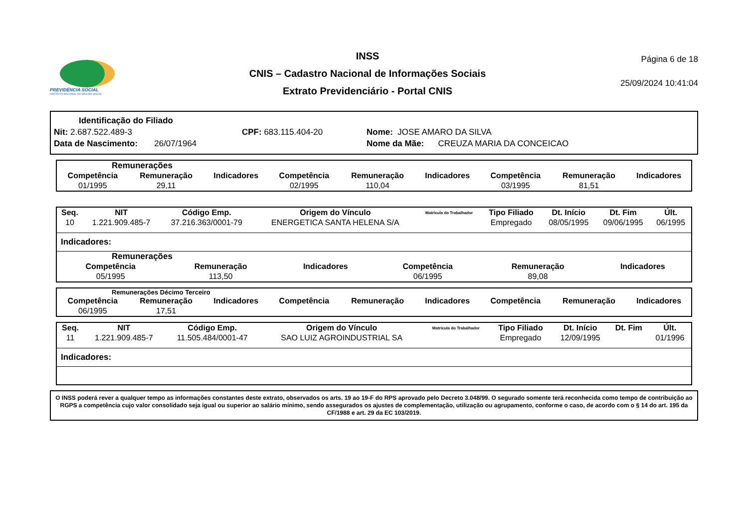PREVIDÊNCIA SOCIAL
INSTITUTO NACIONAL DO SEGURO SOCIAL
INSS
CNIS – Cadastro Nacional de Informações Sociais
Extrato Previdenciário - Portal CNIS
Página 6 de 18
25/09/2024 10:41:04
Identificação do Filiado
Nit: 2.687.522.489-3 CPF: 683.115.404-20 Nome: JOSE AMARO DA SILVA
Data de Nascimento: 26/07/1964 Nome da Mãe: CREUZA MARIA DA CONCEICAO
Remunerações
| Competência | Remuneração | Indicadores | Competência | Remuneração | Indicadores | Competência | Remuneração | Indicadores |
| --- | --- | --- | --- | --- | --- | --- | --- | --- |
| 01/1995 | 29,11 | | 02/1995 | 110,04 | | 03/1995 | 81,51 | |
| Seq. | NIT | Código Emp. | Origem do Vínculo | Matrícula do Trabalhador | Tipo Filiado | Dt. Início | Dt. Fim | Últ. |
| --- | --- | --- | --- | --- | --- | --- | --- | --- |
| 10 | 1.221.909.485-7 | 37.216.363/0001-79 | ENERGETICA SANTA HELENA S/A | | Empregado | 08/05/1995 | 09/06/1995 | 06/1995 |
Indicadores:
Remunerações
| Competência | Remuneração | Indicadores | Competência | Remuneração | Indicadores |
| --- | --- | --- | --- | --- | --- |
| 05/1995 | 113,50 | | 06/1995 | 89,08 | |
Remunerações Décimo Terceiro
| Competência | Remuneração | Indicadores | Competência | Remuneração | Indicadores | Competência | Remuneração | Indicadores |
| --- | --- | --- | --- | --- | --- | --- | --- | --- |
| 06/1995 | 17,51 | | | | | | | |
| Seq. | NIT | Código Emp. | Origem do Vínculo | Matrícula do Trabalhador | Tipo Filiado | Dt. Início | Dt. Fim | Últ. |
| --- | --- | --- | --- | --- | --- | --- | --- | --- |
| 11 | 1.221.909.485-7 | 11.505.484/0001-47 | SAO LUIZ AGROINDUSTRIAL SA | | Empregado | 12/09/1995 | | 01/1996 |
Indicadores:
O INSS poderá rever a qualquer tempo as informações constantes deste extrato, observados os arts. 19 ao 19-F do RPS aprovado pelo Decreto 3.048/99. O segurado somente terá reconhecida como tempo de contribuição ao RGPS a competência cujo valor consolidado seja igual ou superior ao salário mínimo, sendo assegurados os ajustes de complementação, utilização ou agrupamento, conforme o caso, de acordo com o § 14 do art. 195 da CF/1988 e art. 29 da EC 103/2019.